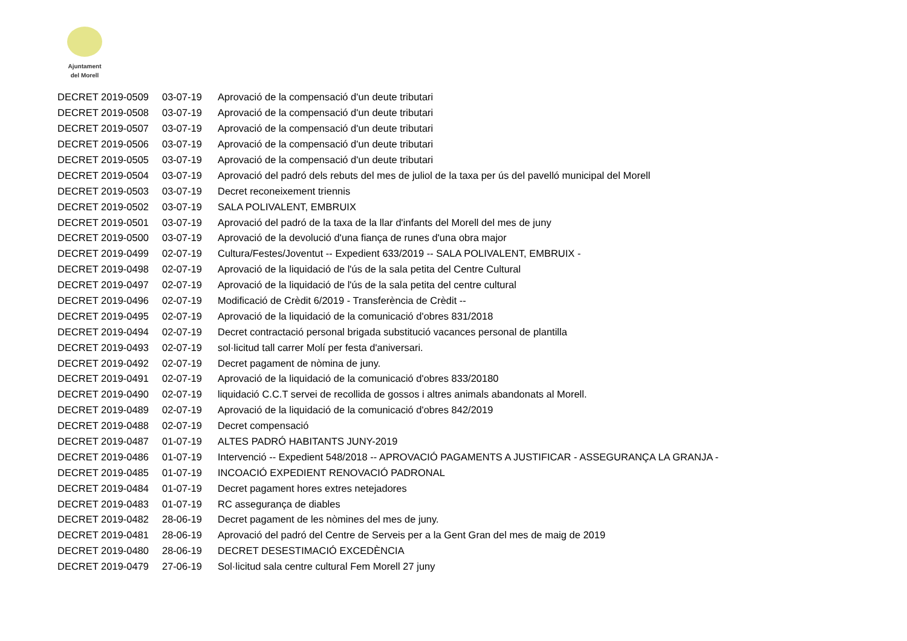Ajuntament
del Morell
| DECRET 2019-0509 | 03-07-19 | Aprovació de la compensació d'un deute tributari |
| DECRET 2019-0508 | 03-07-19 | Aprovació de la compensació d'un deute tributari |
| DECRET 2019-0507 | 03-07-19 | Aprovació de la compensació d'un deute tributari |
| DECRET 2019-0506 | 03-07-19 | Aprovació de la compensació d'un deute tributari |
| DECRET 2019-0505 | 03-07-19 | Aprovació de la compensació d'un deute tributari |
| DECRET 2019-0504 | 03-07-19 | Aprovació del padró dels rebuts del mes de juliol de la taxa per ús del pavelló municipal del Morell |
| DECRET 2019-0503 | 03-07-19 | Decret reconeixement triennis |
| DECRET 2019-0502 | 03-07-19 | SALA POLIVALENT, EMBRUIX |
| DECRET 2019-0501 | 03-07-19 | Aprovació del padró de la taxa de la llar d'infants del Morell del mes de juny |
| DECRET 2019-0500 | 03-07-19 | Aprovació de la devolució d'una fiança de runes d'una obra major |
| DECRET 2019-0499 | 02-07-19 | Cultura/Festes/Joventut -- Expedient 633/2019 -- SALA POLIVALENT, EMBRUIX - |
| DECRET 2019-0498 | 02-07-19 | Aprovació de la liquidació de l'ús de la sala petita del Centre Cultural |
| DECRET 2019-0497 | 02-07-19 | Aprovació de la liquidació de l'ús de la sala petita del centre cultural |
| DECRET 2019-0496 | 02-07-19 | Modificació de Crèdit 6/2019 - Transferència de Crèdit -- |
| DECRET 2019-0495 | 02-07-19 | Aprovació de la liquidació de la comunicació d'obres 831/2018 |
| DECRET 2019-0494 | 02-07-19 | Decret contractació personal brigada substitució vacances personal de plantilla |
| DECRET 2019-0493 | 02-07-19 | sol·licitud tall carrer Molí per festa d'aniversari. |
| DECRET 2019-0492 | 02-07-19 | Decret pagament de nòmina de juny. |
| DECRET 2019-0491 | 02-07-19 | Aprovació de la liquidació de la comunicació d'obres 833/20180 |
| DECRET 2019-0490 | 02-07-19 | liquidació C.C.T servei de recollida de gossos i altres animals abandonats al Morell. |
| DECRET 2019-0489 | 02-07-19 | Aprovació de la liquidació de la comunicació d'obres 842/2019 |
| DECRET 2019-0488 | 02-07-19 | Decret compensació |
| DECRET 2019-0487 | 01-07-19 | ALTES PADRÓ HABITANTS JUNY-2019 |
| DECRET 2019-0486 | 01-07-19 | Intervenció -- Expedient 548/2018 -- APROVACIÓ PAGAMENTS A JUSTIFICAR - ASSEGURANÇA LA GRANJA - |
| DECRET 2019-0485 | 01-07-19 | INCOACIÓ EXPEDIENT RENOVACIÓ PADRONAL |
| DECRET 2019-0484 | 01-07-19 | Decret pagament hores extres netejadores |
| DECRET 2019-0483 | 01-07-19 | RC assegurança de diables |
| DECRET 2019-0482 | 28-06-19 | Decret pagament de les nòmines del mes de juny. |
| DECRET 2019-0481 | 28-06-19 | Aprovació del padró del Centre de Serveis per a la Gent Gran del mes de maig de 2019 |
| DECRET 2019-0480 | 28-06-19 | DECRET DESESTIMACIÓ EXCEDÈNCIA |
| DECRET 2019-0479 | 27-06-19 | Sol·licitud sala centre cultural Fem Morell 27 juny |